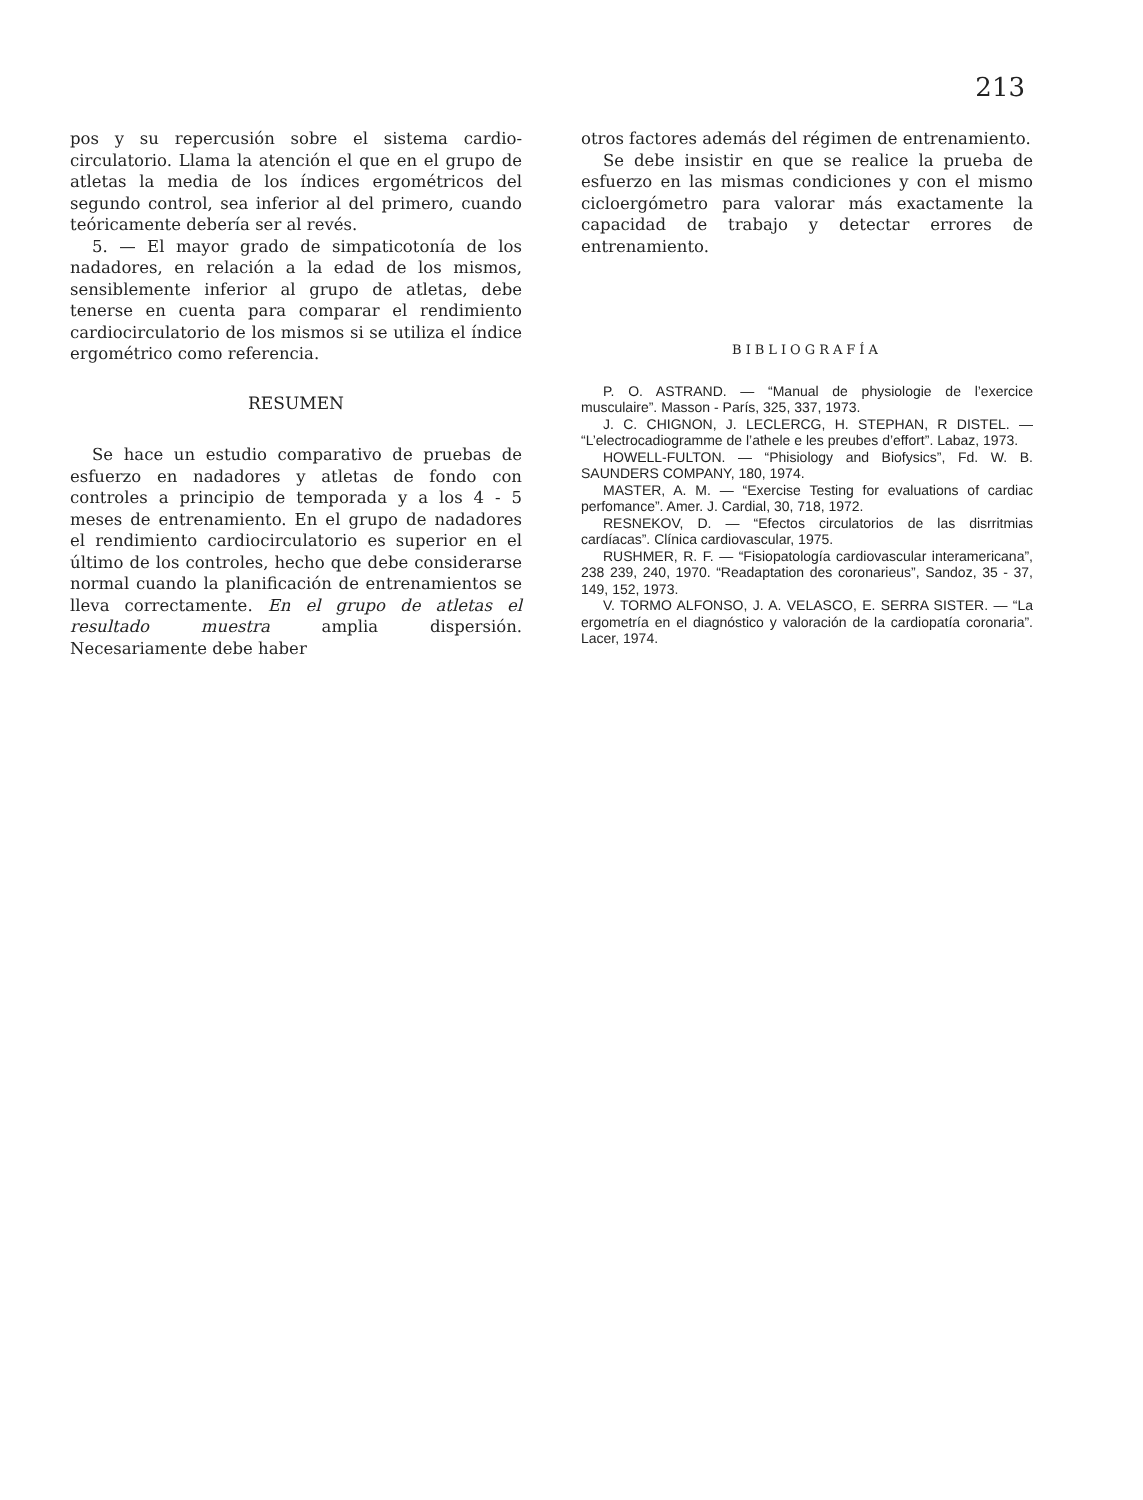213
pos y su repercusión sobre el sistema cardio­circulatorio. Llama la atención el que en el grupo de atletas la media de los índices ergo­métricos del segundo control, sea inferior al del primero, cuando teóricamente debería ser al revés.
5. — El mayor grado de simpaticotonía de los nadadores, en relación a la edad de los mis­mos, sensiblemente inferior al grupo de atletas, debe tenerse en cuenta para comparar el ren­dimiento cardiocirculatorio de los mismos si se utiliza el índice ergométrico como referencia.
RESUMEN
Se hace un estudio comparativo de pruebas de esfuerzo en nadadores y atletas de fondo con controles a principio de temporada y a los 4 - 5 meses de entrenamiento. En el grupo de nada­dores el rendimiento cardiocirculatorio es su­perior en el último de los controles, hecho que debe considerarse normal cuando la planifica­ción de entrenamientos se lleva correctamente. En el grupo de atletas el resultado muestra amplia dispersión. Necesariamente debe haber
otros factores además del régimen de entrena­miento.
Se debe insistir en que se realice la prueba de esfuerzo en las mismas condiciones y con el mismo cicloergómetro para valorar más exac­tamente la capacidad de trabajo y detectar erro­res de entrenamiento.
BIBLIOGRAFÍA
P. O. ASTRAND. — “Manual de physiologie de l’exer­cice musculaire”. Masson - París, 325, 337, 1973.
J. C. CHIGNON, J. LECLERCG, H. STEPHAN, R DISTEL. — “L’electrocadiogramme de l’athele e les preubes d’effort”. Labaz, 1973.
HOWELL-FULTON. — “Phisiology and Biofysics”, Fd. W. B. SAUNDERS COMPANY, 180, 1974.
MASTER, A. M. — “Exercise Testing for evalua­tions of cardiac perfomance”. Amer. J. Cardial, 30, 718, 1972.
RESNEKOV, D. — “Efectos circulatorios de las disrritmias cardíacas”. Clínica cardiovascular, 1975.
RUSHMER, R. F. — “Fisiopatología cardiovascular interamericana”, 238 239, 240, 1970. “Readaptation des coronarieus”, Sandoz, 35 - 37, 149, 152, 1973.
V. TORMO ALFONSO, J. A. VELASCO, E. SERRA SISTER. — “La ergometría en el diagnóstico y valo­ración de la cardiopatía coronaria”. Lacer, 1974.